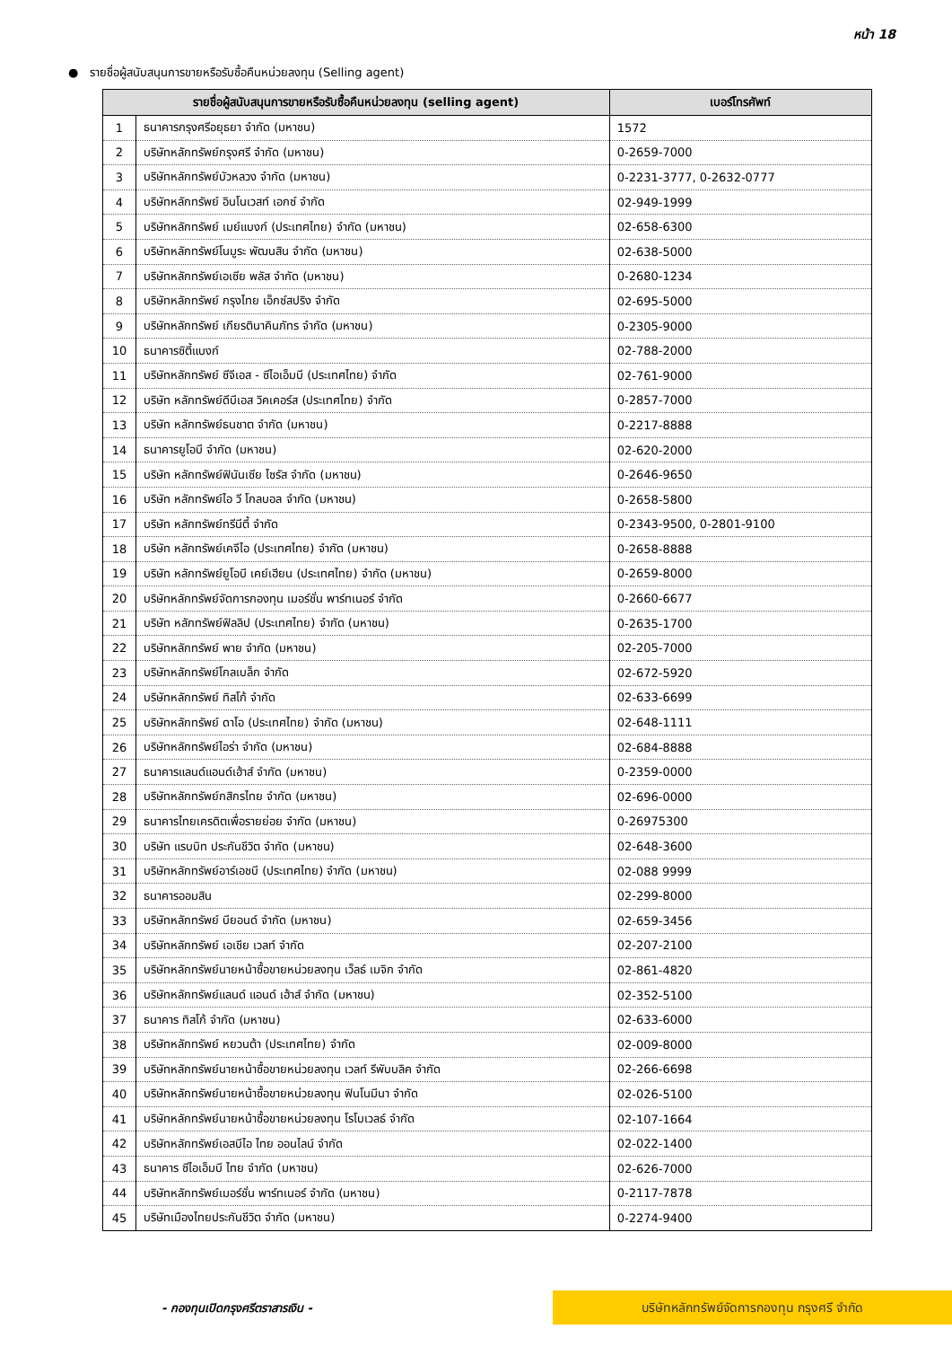หน้า 18
● รายชื่อผู้สนับสนุนการขายหรือรับซื้อคืนหน่วยลงทุน (Selling agent)
| รายชื่อผู้สนับสนุนการขายหรือรับซื้อคืนหน่วยลงทุน (selling agent) | | เบอร์โทรศัพท์ |
| --- | --- | --- |
| 1 | ธนาคารกรุงศรีอยุธยา จำกัด (มหาชน) | 1572 |
| 2 | บริษัทหลักทรัพย์กรุงศรี จำกัด (มหาชน) | 0-2659-7000 |
| 3 | บริษัทหลักทรัพย์บัวหลวง จำกัด (มหาชน) | 0-2231-3777, 0-2632-0777 |
| 4 | บริษัทหลักทรัพย์ อินโนเวสท์ เอกซ์ จำกัด | 02-949-1999 |
| 5 | บริษัทหลักทรัพย์ เมย์แบงก์ (ประเทศไทย) จำกัด (มหาชน) | 02-658-6300 |
| 6 | บริษัทหลักทรัพย์โนมูระ พัฒนสิน จำกัด (มหาชน) | 02-638-5000 |
| 7 | บริษัทหลักทรัพย์เอเซีย พลัส จำกัด (มหาชน) | 0-2680-1234 |
| 8 | บริษัทหลักทรัพย์ กรุงไทย เอ็กซ์สปริง จำกัด | 02-695-5000 |
| 9 | บริษัทหลักทรัพย์ เกียรตินาคินภัทร จำกัด (มหาชน) | 0-2305-9000 |
| 10 | ธนาคารซิตี้แบงก์ | 02-788-2000 |
| 11 | บริษัทหลักทรัพย์ ซีจีเอส - ซีไอเอ็มบี (ประเทศไทย) จำกัด | 02-761-9000 |
| 12 | บริษัท หลักทรัพย์ดีบีเอส วิคเคอร์ส (ประเทศไทย) จำกัด | 0-2857-7000 |
| 13 | บริษัท หลักทรัพย์ธนชาต จำกัด (มหาชน) | 0-2217-8888 |
| 14 | ธนาคารยูโอบี จำกัด (มหาชน) | 02-620-2000 |
| 15 | บริษัท หลักทรัพย์ฟินันเซีย ไซรัส จำกัด (มหาชน) | 0-2646-9650 |
| 16 | บริษัท หลักทรัพย์ไอ วี โกลบอล จำกัด (มหาชน) | 0-2658-5800 |
| 17 | บริษัท หลักทรัพย์ทรีนีตี้ จำกัด | 0-2343-9500, 0-2801-9100 |
| 18 | บริษัท หลักทรัพย์เคจีไอ (ประเทศไทย) จำกัด (มหาชน) | 0-2658-8888 |
| 19 | บริษัท หลักทรัพย์ยูโอบี เคย์เฮียน (ประเทศไทย) จำกัด (มหาชน) | 0-2659-8000 |
| 20 | บริษัทหลักทรัพย์จัดการกองทุน เมอร์ชั่น พาร์ทเนอร์ จำกัด | 0-2660-6677 |
| 21 | บริษัท หลักทรัพย์ฟิลลิป (ประเทศไทย) จำกัด (มหาชน) | 0-2635-1700 |
| 22 | บริษัทหลักทรัพย์ พาย จำกัด (มหาชน) | 02-205-7000 |
| 23 | บริษัทหลักทรัพย์โกลเบล็ก จำกัด | 02-672-5920 |
| 24 | บริษัทหลักทรัพย์ ทิสโก้ จำกัด | 02-633-6699 |
| 25 | บริษัทหลักทรัพย์ ดาโอ (ประเทศไทย) จำกัด (มหาชน) | 02-648-1111 |
| 26 | บริษัทหลักทรัพย์ไอร่า จำกัด (มหาชน) | 02-684-8888 |
| 27 | ธนาคารแลนด์แอนด์เฮ้าส์ จำกัด (มหาชน) | 0-2359-0000 |
| 28 | บริษัทหลักทรัพย์กสิกรไทย จำกัด (มหาชน) | 02-696-0000 |
| 29 | ธนาคารไทยเครดิตเพื่อรายย่อย จำกัด (มหาชน) | 0-26975300 |
| 30 | บริษัท แรบบิท ประกันชีวิต จำกัด (มหาชน) | 02-648-3600 |
| 31 | บริษัทหลักทรัพย์อาร์เอชบี (ประเทศไทย) จำกัด (มหาชน) | 02-088 9999 |
| 32 | ธนาคารออมสิน | 02-299-8000 |
| 33 | บริษัทหลักทรัพย์ บียอนด์ จำกัด (มหาชน) | 02-659-3456 |
| 34 | บริษัทหลักทรัพย์ เอเชีย เวลท์ จำกัด | 02-207-2100 |
| 35 | บริษัทหลักทรัพย์นายหน้าซื้อขายหน่วยลงทุน เว็ลธ์ เมจิก จำกัด | 02-861-4820 |
| 36 | บริษัทหลักทรัพย์แลนด์ แอนด์ เฮ้าส์ จำกัด (มหาชน) | 02-352-5100 |
| 37 | ธนาคาร ทิสโก้ จำกัด (มหาชน) | 02-633-6000 |
| 38 | บริษัทหลักทรัพย์ หยวนต้า (ประเทศไทย) จำกัด | 02-009-8000 |
| 39 | บริษัทหลักทรัพย์นายหน้าซื้อขายหน่วยลงทุน เวลท์ รีพับบลิค จำกัด | 02-266-6698 |
| 40 | บริษัทหลักทรัพย์นายหน้าซื้อขายหน่วยลงทุน ฟินโนมีนา จำกัด | 02-026-5100 |
| 41 | บริษัทหลักทรัพย์นายหน้าซื้อขายหน่วยลงทุน โรโบเวลธ์ จำกัด | 02-107-1664 |
| 42 | บริษัทหลักทรัพย์เอสบีไอ ไทย ออนไลน์ จำกัด | 02-022-1400 |
| 43 | ธนาคาร ซีไอเอ็มบี ไทย จำกัด (มหาชน) | 02-626-7000 |
| 44 | บริษัทหลักทรัพย์เมอร์ชั่น พาร์ทเนอร์ จำกัด (มหาชน) | 0-2117-7878 |
| 45 | บริษัทเมืองไทยประกันชีวิต จำกัด (มหาชน) | 0-2274-9400 |
- กองทุนเปิดกรุงศรีตราสารเงิน -
บริษัทหลักทรัพย์จัดการกองทุน กรุงศรี จำกัด